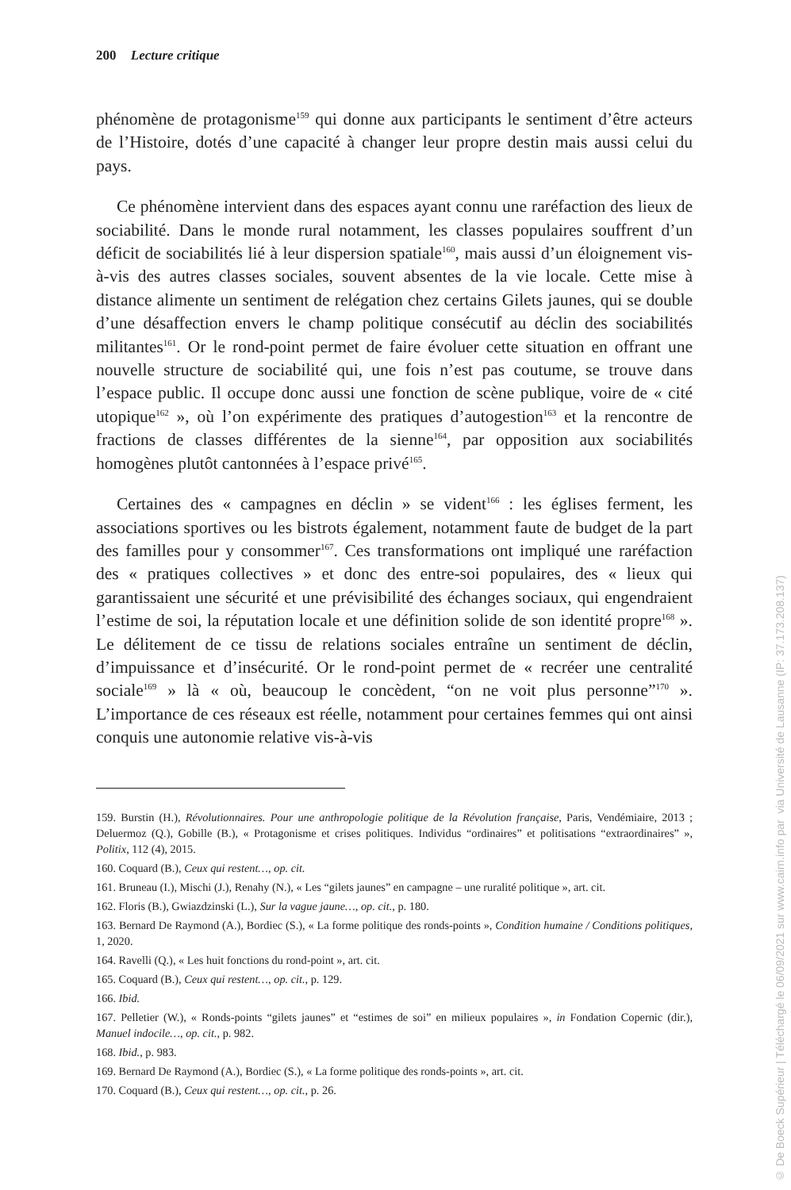200 Lecture critique
phénomène de protagonisme<sup>159</sup> qui donne aux participants le sentiment d’être acteurs de l’Histoire, dotés d’une capacité à changer leur propre destin mais aussi celui du pays.
Ce phénomène intervient dans des espaces ayant connu une raréfaction des lieux de sociabilité. Dans le monde rural notamment, les classes populaires souffrent d’un déficit de sociabilités lié à leur dispersion spatiale<sup>160</sup>, mais aussi d’un éloignement vis-à-vis des autres classes sociales, souvent absentes de la vie locale. Cette mise à distance alimente un sentiment de relégation chez certains Gilets jaunes, qui se double d’une désaffection envers le champ politique consécutif au déclin des sociabilités militantes<sup>161</sup>. Or le rond-point permet de faire évoluer cette situation en offrant une nouvelle structure de sociabilité qui, une fois n’est pas coutume, se trouve dans l’espace public. Il occupe donc aussi une fonction de scène publique, voire de « cité utopique<sup>162</sup> », où l’on expérimente des pratiques d’autogestion<sup>163</sup> et la rencontre de fractions de classes différentes de la sienne<sup>164</sup>, par opposition aux sociabilités homogènes plutôt cantonnées à l’espace privé<sup>165</sup>.
Certaines des « campagnes en déclin » se vident<sup>166</sup> : les églises ferment, les associations sportives ou les bistrots également, notamment faute de budget de la part des familles pour y consommer<sup>167</sup>. Ces transformations ont impliqué une raréfaction des « pratiques collectives » et donc des entre-soi populaires, des « lieux qui garantissaient une sécurité et une prévisibilité des échanges sociaux, qui engendraient l’estime de soi, la réputation locale et une définition solide de son identité propre<sup>168</sup> ». Le délitement de ce tissu de relations sociales entraîne un sentiment de déclin, d’impuissance et d’insécurité. Or le rond-point permet de « recréer une centralité sociale<sup>169</sup> » là « où, beaucoup le concèdent, “on ne voit plus personne”<sup>170</sup> ». L’importance de ces réseaux est réelle, notamment pour certaines femmes qui ont ainsi conquis une autonomie relative vis-à-vis
159. Burstin (H.), Révolutionnaires. Pour une anthropologie politique de la Révolution française, Paris, Vendémiaire, 2013 ; Deluermoz (Q.), Gobille (B.), « Protagonisme et crises politiques. Individus “ordinaires” et politisations “extraordinaires” », Politix, 112 (4), 2015.
160. Coquard (B.), Ceux qui restent…, op. cit.
161. Bruneau (I.), Mischi (J.), Renahy (N.), « Les “gilets jaunes” en campagne – une ruralité politique », art. cit.
162. Floris (B.), Gwiazdzinski (L.), Sur la vague jaune…, op. cit., p. 180.
163. Bernard De Raymond (A.), Bordiec (S.), « La forme politique des ronds-points », Condition humaine / Conditions politiques, 1, 2020.
164. Ravelli (Q.), « Les huit fonctions du rond-point », art. cit.
165. Coquard (B.), Ceux qui restent…, op. cit., p. 129.
166. Ibid.
167. Pelletier (W.), « Ronds-points “gilets jaunes” et “estimes de soi” en milieux populaires », in Fondation Copernic (dir.), Manuel indocile…, op. cit., p. 982.
168. Ibid., p. 983.
169. Bernard De Raymond (A.), Bordiec (S.), « La forme politique des ronds-points », art. cit.
170. Coquard (B.), Ceux qui restent…, op. cit., p. 26.
© De Boeck Supérieur | Téléchargé le 06/09/2021 sur www.cairn.info par via Université de Lausanne (IP: 37.173.208.137)